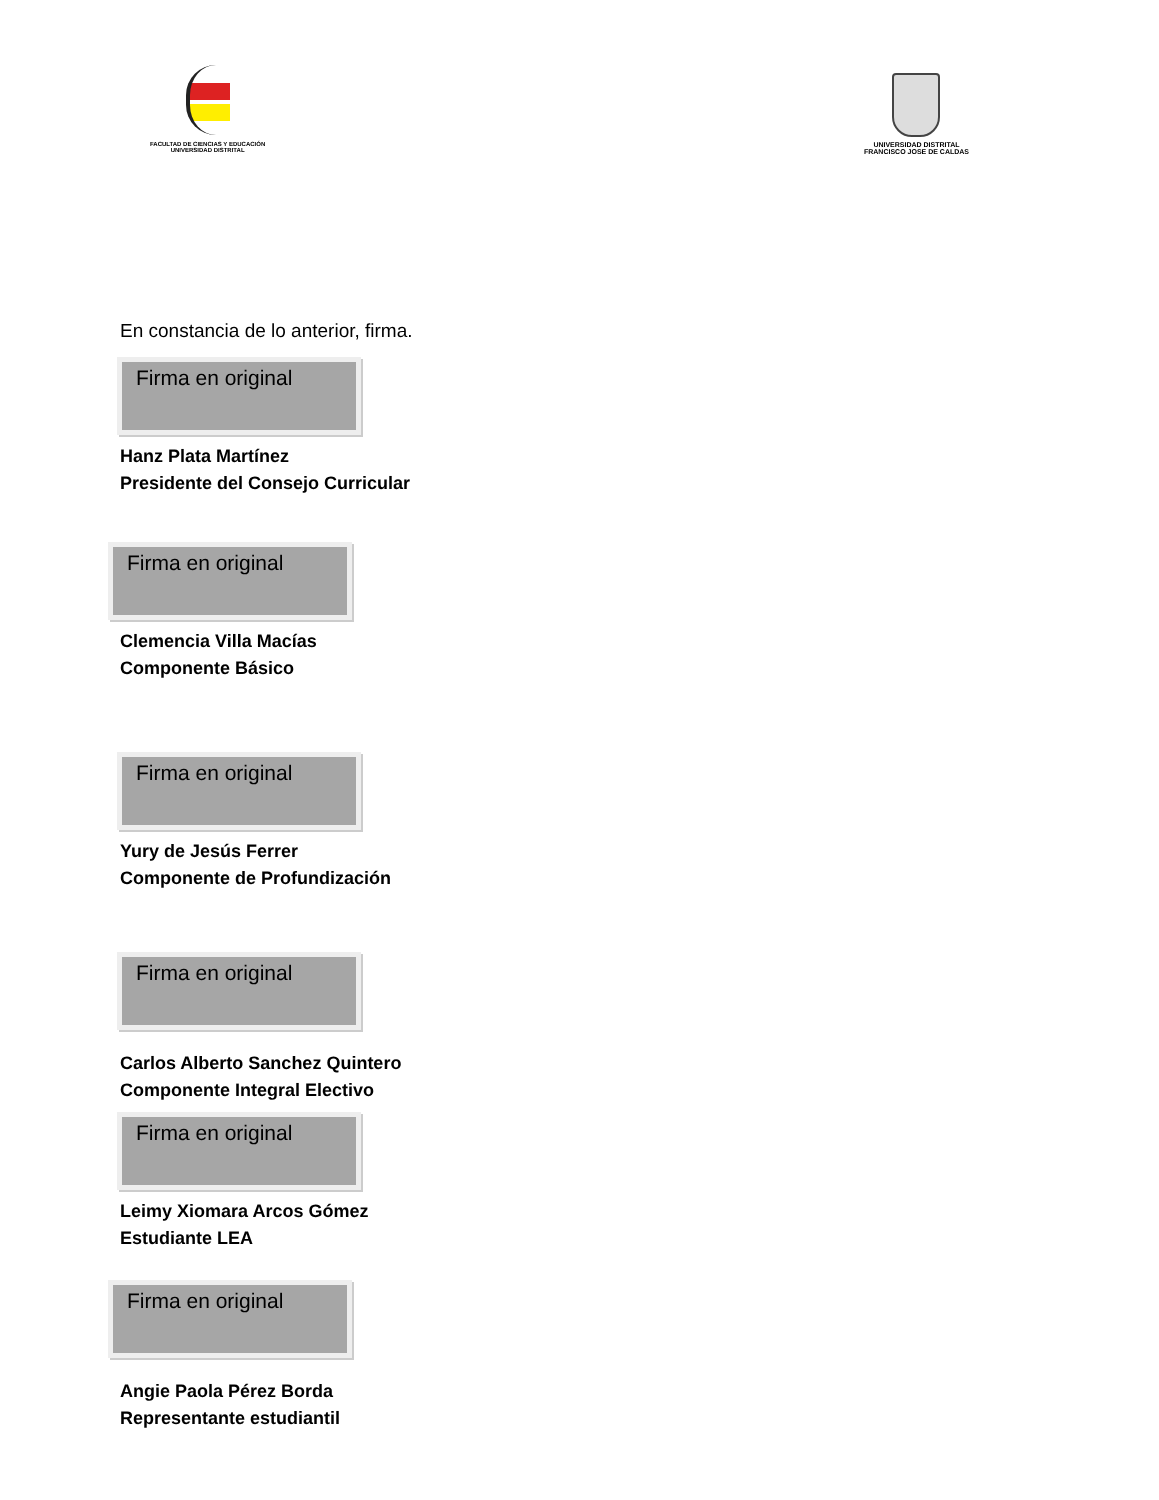FACULTAD DE CIENCIAS Y EDUCACIÓN
UNIVERSIDAD DISTRITAL
UNIVERSIDAD DISTRITAL
FRANCISCO JOSE DE CALDAS
En constancia de lo anterior, firma.
Firma en original
Hanz Plata Martínez
Presidente del Consejo Curricular
Firma en original
Clemencia Villa Macías
Componente Básico
Firma en original
Yury de Jesús Ferrer
Componente de Profundización
Firma en original
Carlos Alberto Sanchez Quintero
Componente Integral Electivo
Firma en original
Leimy Xiomara Arcos Gómez
Estudiante LEA
Firma en original
Angie Paola Pérez Borda
Representante estudiantil